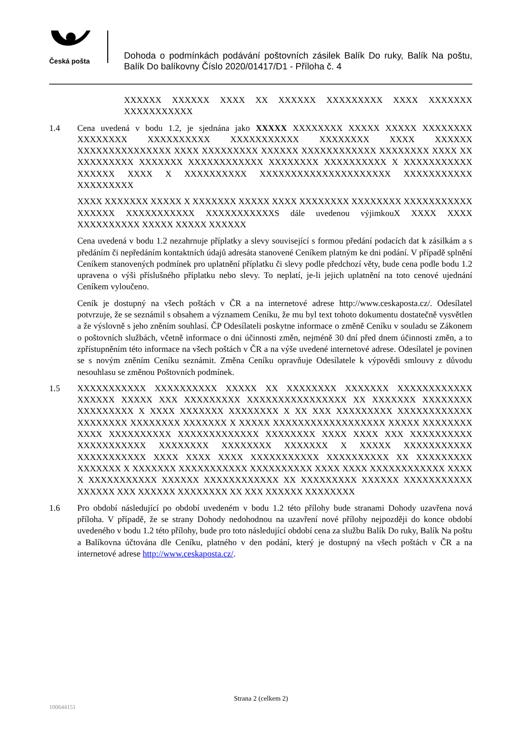Česká pošta
Dohoda o podmínkách podávání poštovních zásilek Balík Do ruky, Balík Na poštu, Balík Do balíkovny Číslo 2020/01417/D1 - Příloha č. 4
XXXXXX XXXXXX XXXX XX XXXXXX XXXXXXXXX XXXX XXXXXXX XXXXXXXXXXX
1.4 Cena uvedená v bodu 1.2, je sjednána jako XXXXX XXXXXXXX XXXXX XXXXX XXXXXXXX XXXXXXXX XXXXXXXXXX XXXXXXXXXXX XXXXXXXX XXXX XXXXXX XXXXXXXXXXXXXXX XXXX XXXXXXXXX XXXXXX XXXXXXXXXXXX XXXXXXXX XXXX XX XXXXXXXXX XXXXXXX XXXXXXXXXXXX XXXXXXXX XXXXXXXXXX X XXXXXXXXXXX XXXXXX XXXX X XXXXXXXXXX XXXXXXXXXXXXXXXXXXXXX XXXXXXXXXXX XXXXXXXXX
XXXX XXXXXXX XXXXX X XXXXXXX XXXXX XXXX XXXXXXXX XXXXXXXX XXXXXXXXXXX XXXXXX XXXXXXXXXXX XXXXXXXXXXXS dále uvedenou výjimkouX XXXX XXXX XXXXXXXXXX XXXXX XXXXX XXXXXX
Cena uvedená v bodu 1.2 nezahrnuje příplatky a slevy související s formou předání podacích dat k zásilkám a s předáním či nepředáním kontaktních údajů adresáta stanovené Ceníkem platným ke dni podání. V případě splnění Ceníkem stanovených podmínek pro uplatnění příplatku či slevy podle předchozí věty, bude cena podle bodu 1.2 upravena o výši příslušného příplatku nebo slevy. To neplatí, je-li jejich uplatnění na toto cenové ujednání Ceníkem vyloučeno.
Ceník je dostupný na všech poštách v ČR a na internetové adrese http://www.ceskaposta.cz/. Odesílatel potvrzuje, že se seznámil s obsahem a významem Ceníku, že mu byl text tohoto dokumentu dostatečně vysvětlen a že výslovně s jeho zněním souhlasí. ČP Odesílateli poskytne informace o změně Ceníku v souladu se Zákonem o poštovních službách, včetně informace o dni účinnosti změn, nejméně 30 dní před dnem účinnosti změn, a to zpřístupněním této informace na všech poštách v ČR a na výše uvedené internetové adrese. Odesílatel je povinen se s novým zněním Ceníku seznámit. Změna Ceníku opravňuje Odesílatele k výpovědi smlouvy z důvodu nesouhlasu se změnou Poštovních podmínek.
1.5 XXXXXXXXXXX XXXXXXXXXX XXXXX XX XXXXXXXX XXXXXXX XXXXXXXXXXXX XXXXXX XXXXX XXX XXXXXXXXX XXXXXXXXXXXXXXXX XX XXXXXXX XXXXXXXX XXXXXXXXX X XXXX XXXXXXX XXXXXXXX X XX XXX XXXXXXXXX XXXXXXXXXXXX XXXXXXXX XXXXXXXX XXXXXXX X XXXXX XXXXXXXXXXXXXXXXXX XXXXX XXXXXXXX XXXX XXXXXXXXXX XXXXXXXXXXXXX XXXXXXXX XXXX XXXX XXX XXXXXXXXXX XXXXXXXXXXX XXXXXXXX XXXXXXXX XXXXXXX X XXXXX XXXXXXXXXXX XXXXXXXXXXX XXXX XXXX XXXX XXXXXXXXXXX XXXXXXXXXX XX XXXXXXXXX XXXXXXX X XXXXXXX XXXXXXXXXXX XXXXXXXXXX XXXX XXXX XXXXXXXXXXXX XXXX X XXXXXXXXXXX XXXXXX XXXXXXXXXXXX XX XXXXXXXXX XXXXXX XXXXXXXXXXX XXXXXX XXX XXXXXX XXXXXXXX XX XXX XXXXXX XXXXXXXX
1.6 Pro období následující po období uvedeném v bodu 1.2 této přílohy bude stranami Dohody uzavřena nová příloha. V případě, že se strany Dohody nedohodnou na uzavření nové přílohy nejpozději do konce období uvedeného v bodu 1.2 této přílohy, bude pro toto následující období cena za službu Balík Do ruky, Balík Na poštu a Balíkovna účtována dle Ceníku, platného v den podání, který je dostupný na všech poštách v ČR a na internetové adrese http://www.ceskaposta.cz/.
Strana 2 (celkem 2)
100644151